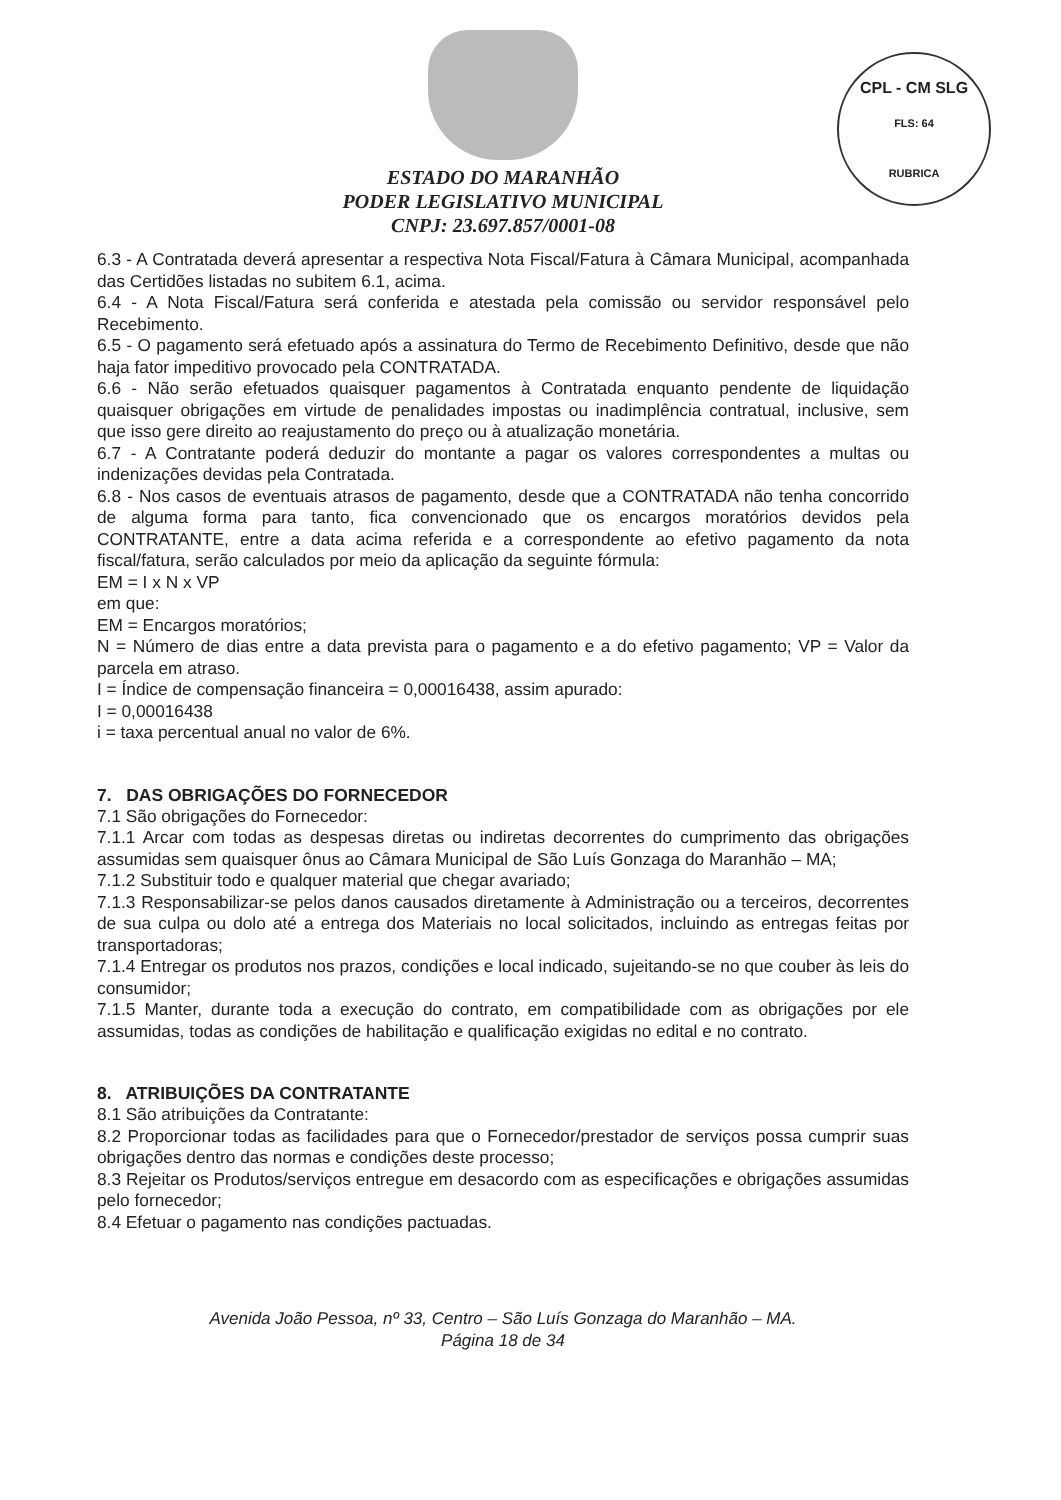CPL - CM SLG
FLS: 64
RUBRICA
ESTADO DO MARANHÃO
PODER LEGISLATIVO MUNICIPAL
CNPJ: 23.697.857/0001-08
6.3 - A Contratada deverá apresentar a respectiva Nota Fiscal/Fatura à Câmara Municipal, acompanhada das Certidões listadas no subitem 6.1, acima.
6.4 - A Nota Fiscal/Fatura será conferida e atestada pela comissão ou servidor responsável pelo Recebimento.
6.5 - O pagamento será efetuado após a assinatura do Termo de Recebimento Definitivo, desde que não haja fator impeditivo provocado pela CONTRATADA.
6.6 - Não serão efetuados quaisquer pagamentos à Contratada enquanto pendente de liquidação quaisquer obrigações em virtude de penalidades impostas ou inadimplência contratual, inclusive, sem que isso gere direito ao reajustamento do preço ou à atualização monetária.
6.7 - A Contratante poderá deduzir do montante a pagar os valores correspondentes a multas ou indenizações devidas pela Contratada.
6.8 - Nos casos de eventuais atrasos de pagamento, desde que a CONTRATADA não tenha concorrido de alguma forma para tanto, fica convencionado que os encargos moratórios devidos pela CONTRATANTE, entre a data acima referida e a correspondente ao efetivo pagamento da nota fiscal/fatura, serão calculados por meio da aplicação da seguinte fórmula:
EM = I x N x VP
em que:
EM = Encargos moratórios;
N = Número de dias entre a data prevista para o pagamento e a do efetivo pagamento; VP = Valor da parcela em atraso.
I = Índice de compensação financeira = 0,00016438, assim apurado:
I = 0,00016438
i = taxa percentual anual no valor de 6%.
7. DAS OBRIGAÇÕES DO FORNECEDOR
7.1 São obrigações do Fornecedor:
7.1.1 Arcar com todas as despesas diretas ou indiretas decorrentes do cumprimento das obrigações assumidas sem quaisquer ônus ao Câmara Municipal de São Luís Gonzaga do Maranhão – MA;
7.1.2 Substituir todo e qualquer material que chegar avariado;
7.1.3 Responsabilizar-se pelos danos causados diretamente à Administração ou a terceiros, decorrentes de sua culpa ou dolo até a entrega dos Materiais no local solicitados, incluindo as entregas feitas por transportadoras;
7.1.4 Entregar os produtos nos prazos, condições e local indicado, sujeitando-se no que couber às leis do consumidor;
7.1.5 Manter, durante toda a execução do contrato, em compatibilidade com as obrigações por ele assumidas, todas as condições de habilitação e qualificação exigidas no edital e no contrato.
8. ATRIBUIÇÕES DA CONTRATANTE
8.1 São atribuições da Contratante:
8.2 Proporcionar todas as facilidades para que o Fornecedor/prestador de serviços possa cumprir suas obrigações dentro das normas e condições deste processo;
8.3 Rejeitar os Produtos/serviços entregue em desacordo com as especificações e obrigações assumidas pelo fornecedor;
8.4 Efetuar o pagamento nas condições pactuadas.
Avenida João Pessoa, nº 33, Centro – São Luís Gonzaga do Maranhão – MA.
Página 18 de 34